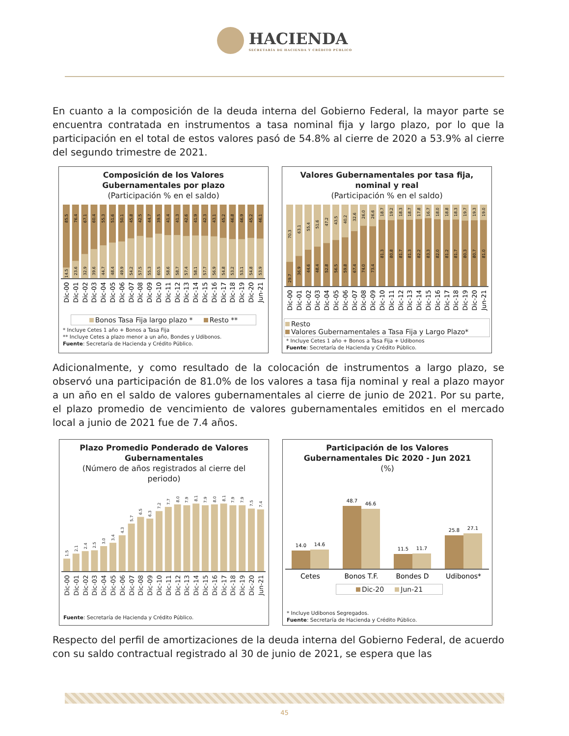HACIENDA
SECRETARÍA DE HACIENDA Y CRÉDITO PÚBLICO
En cuanto a la composición de la deuda interna del Gobierno Federal, la mayor parte se encuentra contratada en instrumentos a tasa nominal fija y largo plazo, por lo que la participación en el total de estos valores pasó de 54.8% al cierre de 2020 a 53.9% al cierre del segundo trimestre de 2021.
Composición de los Valores
Gubernamentales por plazo
(Participación % en el saldo)
85.5
14.5
76.4
23.6
67.1
32.9
60.4
39.6
55.3
44.7
51.6
48.4
50.1
49.9
45.8
54.2
42.5
57.5
44.7
55.3
39.5
60.5
41.4
58.6
41.3
58.7
42.6
57.4
41.9
58.1
42.3
57.7
43.1
56.9
45.2
54.8
46.8
53.2
46.9
53.1
45.2
54.8
46.1
53.9
Dic-00
Dic-01
Dic-02
Dic-03
Dic-04
Dic-05
Dic-06
Dic-07
Dic-08
Dic-09
Dic-10
Dic-11
Dic-12
Dic-13
Dic-14
Dic-15
Dic-16
Dic-17
Dic-18
Dic-19
Dic-20
Jun-21
Bonos Tasa Fija largo plazo * Resto **
* Incluye Cetes 1 año + Bonos a Tasa Fija
** Incluye Cetes a plazo menor a un año, Bondes y Udibonos.
Fuente: Secretaría de Hacienda y Crédito Público.
Valores Gubernamentales por tasa fija,
nominal y real
(Participación % en el saldo)
70.3
29.7
63.1
36.9
55.4
44.6
51.6
48.4
47.2
52.8
43.5
56.5
40.2
59.8
32.6
67.4
26.0
74.0
26.6
73.4
18.7
81.3
19.2
80.8
18.3
81.7
18.7
81.3
17.8
82.2
16.7
83.3
18.0
82.0
18.8
81.2
18.3
81.7
19.7
80.3
19.3
80.7
19.0
81.0
Dic-00
Dic-01
Dic-02
Dic-03
Dic-04
Dic-05
Dic-06
Dic-07
Dic-08
Dic-09
Dic-10
Dic-11
Dic-12
Dic-13
Dic-14
Dic-15
Dic-16
Dic-17
Dic-18
Dic-19
Dic-20
Jun-21
Resto
Valores Gubernamentales a Tasa Fija y Largo Plazo*
* Incluye Cetes 1 año + Bonos a Tasa Fija + Udibonos
Fuente: Secretaría de Hacienda y Crédito Público.
Adicionalmente, y como resultado de la colocación de instrumentos a largo plazo, se observó una participación de 81.0% de los valores a tasa fija nominal y real a plazo mayor a un año en el saldo de valores gubernamentales al cierre de junio de 2021. Por su parte, el plazo promedio de vencimiento de valores gubernamentales emitidos en el mercado local a junio de 2021 fue de 7.4 años.
Plazo Promedio Ponderado de Valores
Gubernamentales
(Número de años registrados al cierre del
periodo)
1.5
2.1
2.4
2.5
3.0
3.4
4.3
5.7
6.5
6.3
7.2
7.7
8.0
7.9
8.1
7.9
8.0
8.1
7.9
7.9
7.5
7.4
Dic-00
Dic-01
Dic-02
Dic-03
Dic-04
Dic-05
Dic-06
Dic-07
Dic-08
Dic-09
Dic-10
Dic-11
Dic-12
Dic-13
Dic-14
Dic-15
Dic-16
Dic-17
Dic-18
Dic-19
Dic-20
Jun-21
Fuente: Secretaría de Hacienda y Crédito Público.
Participación de los Valores
Gubernamentales Dic 2020 - Jun 2021
(%)
14.0
14.6
48.7
46.6
11.5
11.7
25.8
27.1
Cetes
Bonos T.F.
Bondes D
Udibonos*
Dic-20 Jun-21
* Incluye Udibonos Segregados.
Fuente: Secretaría de Hacienda y Crédito Público.
Respecto del perfil de amortizaciones de la deuda interna del Gobierno Federal, de acuerdo con su saldo contractual registrado al 30 de junio de 2021, se espera que las
45